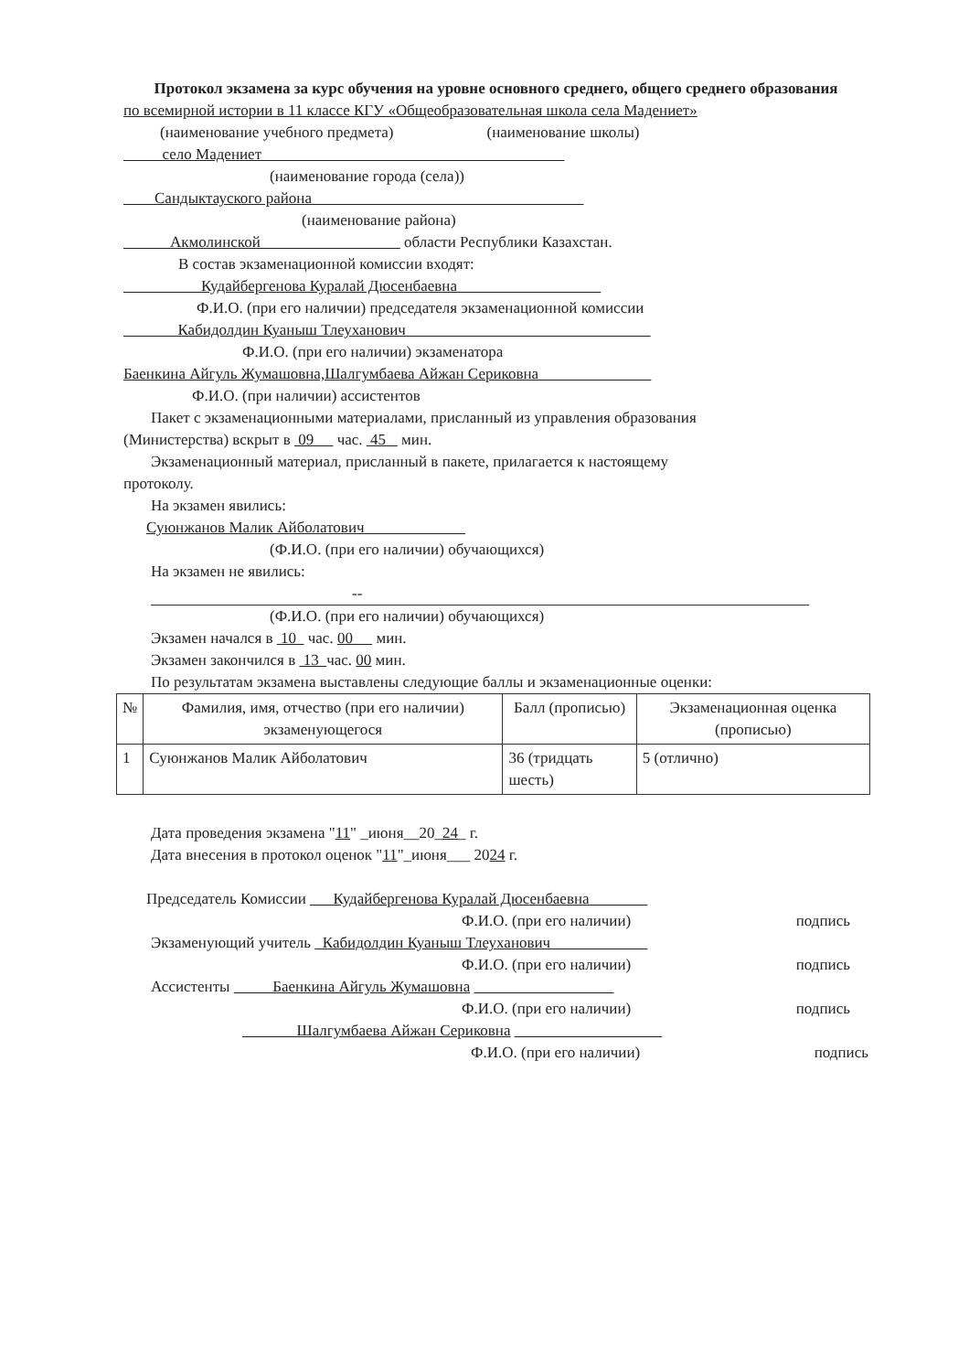Протокол экзамена за курс обучения на уровне основного среднего, общего среднего образования
по всемирной истории в 11 классе КГУ «Общеобразовательная школа села Мадениет»
(наименование учебного предмета) (наименование школы)
село Мадениет
(наименование города (села))
Сандыктауского района
(наименование района)
Акмолинской области Республики Казахстан.
В состав экзаменационной комиссии входят:
Кудайбергенова Куралай Дюсенбаевна
Ф.И.О. (при его наличии) председателя экзаменационной комиссии
Кабидолдин Куаныш Тлеуханович
Ф.И.О. (при его наличии) экзаменатора
Баенкина Айгуль Жумашовна,Шалгумбаева Айжан Сериковна
Ф.И.О. (при наличии) ассистентов
Пакет с экзаменационными материалами, присланный из управления образования
(Министерства) вскрыт в 09 час. 45 мин.
Экзаменационный материал, присланный в пакете, прилагается к настоящему
протоколу.
На экзамен явились:
Суюнжанов Малик Айболатович
(Ф.И.О. (при его наличии) обучающихся)
На экзамен не явились:
--
(Ф.И.О. (при его наличии) обучающихся)
Экзамен начался в 10 час. 00 мин.
Экзамен закончился в 13 час. 00 мин.
По результатам экзамена выставлены следующие баллы и экзаменационные оценки:
| № | Фамилия, имя, отчество (при его наличии) экзаменующегося | Балл (прописью) | Экзаменационная оценка (прописью) |
| --- | --- | --- | --- |
| 1 | Суюнжанов Малик Айболатович | 36 (тридцать шесть) | 5 (отлично) |
Дата проведения экзамена "11" _июня__20_24_ г.
Дата внесения в протокол оценок "11"_июня___ 2024 г.
Председатель Комиссии Кудайбергенова Куралай Дюсенбаевна
Ф.И.О. (при его наличии) подпись
Экзаменующий учитель Кабидолдин Куаныш Тлеуханович
Ф.И.О. (при его наличии) подпись
Ассистенты Баенкина Айгуль Жумашовна
Ф.И.О. (при его наличии) подпись
Шалгумбаева Айжан Сериковна
Ф.И.О. (при его наличии) подпись